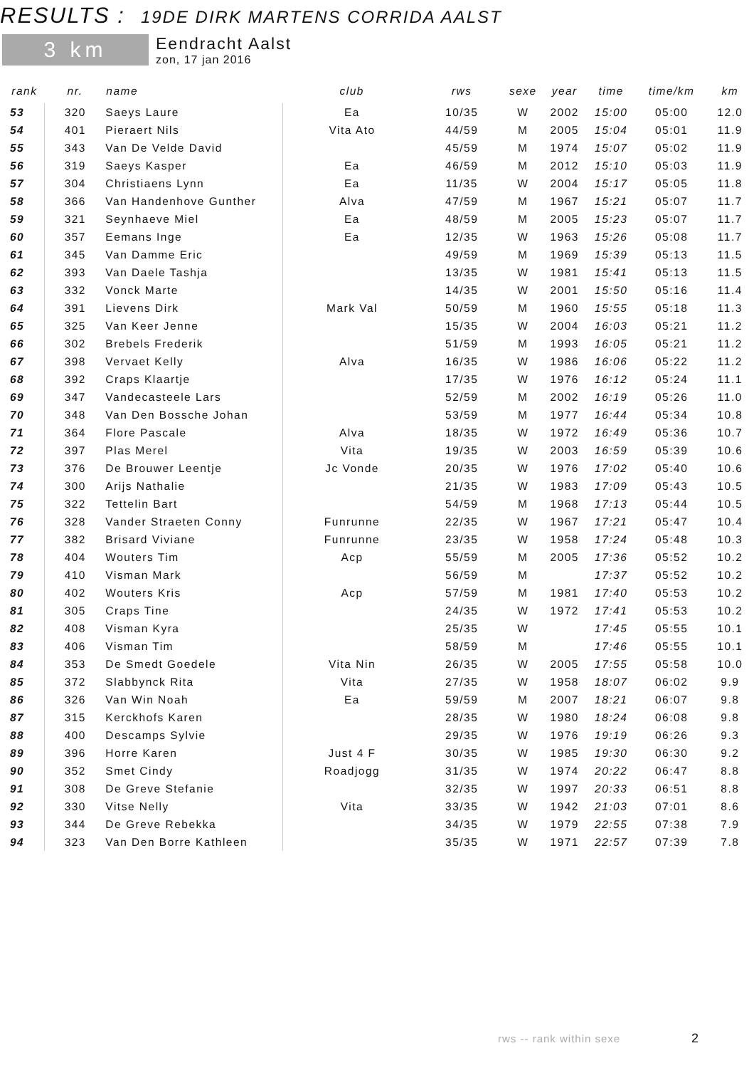RESULTS : 19DE DIRK MARTENS CORRIDA AALST
3 km
Eendracht Aalst
zon, 17 jan 2016
| rank | nr. | name | club | rws | sexe | year | time | time/km | km |
| --- | --- | --- | --- | --- | --- | --- | --- | --- | --- |
| 53 | 320 | Saeys Laure | Ea | 10/35 | W | 2002 | 15:00 | 05:00 | 12.0 |
| 54 | 401 | Pieraert Nils | Vita Ato | 44/59 | M | 2005 | 15:04 | 05:01 | 11.9 |
| 55 | 343 | Van De Velde David | | 45/59 | M | 1974 | 15:07 | 05:02 | 11.9 |
| 56 | 319 | Saeys Kasper | Ea | 46/59 | M | 2012 | 15:10 | 05:03 | 11.9 |
| 57 | 304 | Christiaens Lynn | Ea | 11/35 | W | 2004 | 15:17 | 05:05 | 11.8 |
| 58 | 366 | Van Handenhove Gunther | Alva | 47/59 | M | 1967 | 15:21 | 05:07 | 11.7 |
| 59 | 321 | Seynhaeve Miel | Ea | 48/59 | M | 2005 | 15:23 | 05:07 | 11.7 |
| 60 | 357 | Eemans Inge | Ea | 12/35 | W | 1963 | 15:26 | 05:08 | 11.7 |
| 61 | 345 | Van Damme Eric | | 49/59 | M | 1969 | 15:39 | 05:13 | 11.5 |
| 62 | 393 | Van Daele Tashja | | 13/35 | W | 1981 | 15:41 | 05:13 | 11.5 |
| 63 | 332 | Vonck Marte | | 14/35 | W | 2001 | 15:50 | 05:16 | 11.4 |
| 64 | 391 | Lievens Dirk | Mark Val | 50/59 | M | 1960 | 15:55 | 05:18 | 11.3 |
| 65 | 325 | Van Keer Jenne | | 15/35 | W | 2004 | 16:03 | 05:21 | 11.2 |
| 66 | 302 | Brebels Frederik | | 51/59 | M | 1993 | 16:05 | 05:21 | 11.2 |
| 67 | 398 | Vervaet Kelly | Alva | 16/35 | W | 1986 | 16:06 | 05:22 | 11.2 |
| 68 | 392 | Craps Klaartje | | 17/35 | W | 1976 | 16:12 | 05:24 | 11.1 |
| 69 | 347 | Vandecasteele Lars | | 52/59 | M | 2002 | 16:19 | 05:26 | 11.0 |
| 70 | 348 | Van Den Bossche Johan | | 53/59 | M | 1977 | 16:44 | 05:34 | 10.8 |
| 71 | 364 | Flore Pascale | Alva | 18/35 | W | 1972 | 16:49 | 05:36 | 10.7 |
| 72 | 397 | Plas Merel | Vita | 19/35 | W | 2003 | 16:59 | 05:39 | 10.6 |
| 73 | 376 | De Brouwer Leentje | Jc Vonde | 20/35 | W | 1976 | 17:02 | 05:40 | 10.6 |
| 74 | 300 | Arijs Nathalie | | 21/35 | W | 1983 | 17:09 | 05:43 | 10.5 |
| 75 | 322 | Tettelin Bart | | 54/59 | M | 1968 | 17:13 | 05:44 | 10.5 |
| 76 | 328 | Vander Straeten Conny | Funrunne | 22/35 | W | 1967 | 17:21 | 05:47 | 10.4 |
| 77 | 382 | Brisard Viviane | Funrunne | 23/35 | W | 1958 | 17:24 | 05:48 | 10.3 |
| 78 | 404 | Wouters Tim | Acp | 55/59 | M | 2005 | 17:36 | 05:52 | 10.2 |
| 79 | 410 | Visman Mark | | 56/59 | M | | 17:37 | 05:52 | 10.2 |
| 80 | 402 | Wouters Kris | Acp | 57/59 | M | 1981 | 17:40 | 05:53 | 10.2 |
| 81 | 305 | Craps Tine | | 24/35 | W | 1972 | 17:41 | 05:53 | 10.2 |
| 82 | 408 | Visman Kyra | | 25/35 | W | | 17:45 | 05:55 | 10.1 |
| 83 | 406 | Visman Tim | | 58/59 | M | | 17:46 | 05:55 | 10.1 |
| 84 | 353 | De Smedt Goedele | Vita Nin | 26/35 | W | 2005 | 17:55 | 05:58 | 10.0 |
| 85 | 372 | Slabbynck Rita | Vita | 27/35 | W | 1958 | 18:07 | 06:02 | 9.9 |
| 86 | 326 | Van Win Noah | Ea | 59/59 | M | 2007 | 18:21 | 06:07 | 9.8 |
| 87 | 315 | Kerckhofs Karen | | 28/35 | W | 1980 | 18:24 | 06:08 | 9.8 |
| 88 | 400 | Descamps Sylvie | | 29/35 | W | 1976 | 19:19 | 06:26 | 9.3 |
| 89 | 396 | Horre Karen | Just 4 F | 30/35 | W | 1985 | 19:30 | 06:30 | 9.2 |
| 90 | 352 | Smet Cindy | Roadjogg | 31/35 | W | 1974 | 20:22 | 06:47 | 8.8 |
| 91 | 308 | De Greve Stefanie | | 32/35 | W | 1997 | 20:33 | 06:51 | 8.8 |
| 92 | 330 | Vitse Nelly | Vita | 33/35 | W | 1942 | 21:03 | 07:01 | 8.6 |
| 93 | 344 | De Greve Rebekka | | 34/35 | W | 1979 | 22:55 | 07:38 | 7.9 |
| 94 | 323 | Van Den Borre Kathleen | | 35/35 | W | 1971 | 22:57 | 07:39 | 7.8 |
rws -- rank within sexe 2